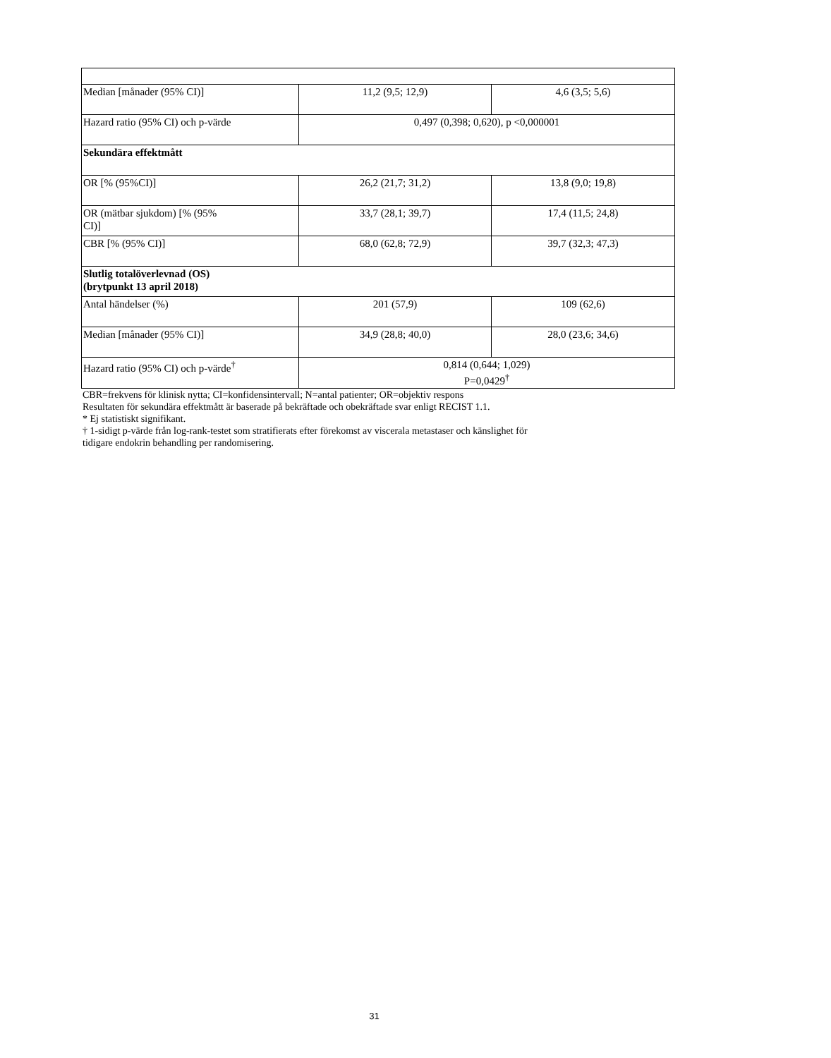| Median [månader (95% CI)] | 11,2 (9,5; 12,9) | 4,6 (3,5; 5,6) |
| Hazard ratio (95% CI) och p-värde | 0,497 (0,398; 0,620), p <0,000001 | |
| Sekundära effektmått | | |
| OR [% (95%CI)] | 26,2 (21,7; 31,2) | 13,8 (9,0; 19,8) |
| OR (mätbar sjukdom) [% (95% CI)] | 33,7 (28,1; 39,7) | 17,4 (11,5; 24,8) |
| CBR [% (95% CI)] | 68,0 (62,8; 72,9) | 39,7 (32,3; 47,3) |
| Slutlig totalöverlevnad (OS) (brytpunkt 13 april 2018) | | |
| Antal händelser (%) | 201 (57,9) | 109 (62,6) |
| Median [månader (95% CI)] | 34,9 (28,8; 40,0) | 28,0 (23,6; 34,6) |
| Hazard ratio (95% CI) och p-värde<sup>†</sup> | 0,814 (0,644; 1,029) P=0,0429<sup>†</sup> | |
CBR=frekvens för klinisk nytta; CI=konfidensintervall; N=antal patienter; OR=objektiv respons
Resultaten för sekundära effektmått är baserade på bekräftade och obekräftade svar enligt RECIST 1.1.
* Ej statistiskt signifikant.
† 1-sidigt p-värde från log-rank-testet som stratifierats efter förekomst av viscerala metastaser och känslighet för
tidigare endokrin behandling per randomisering.
31